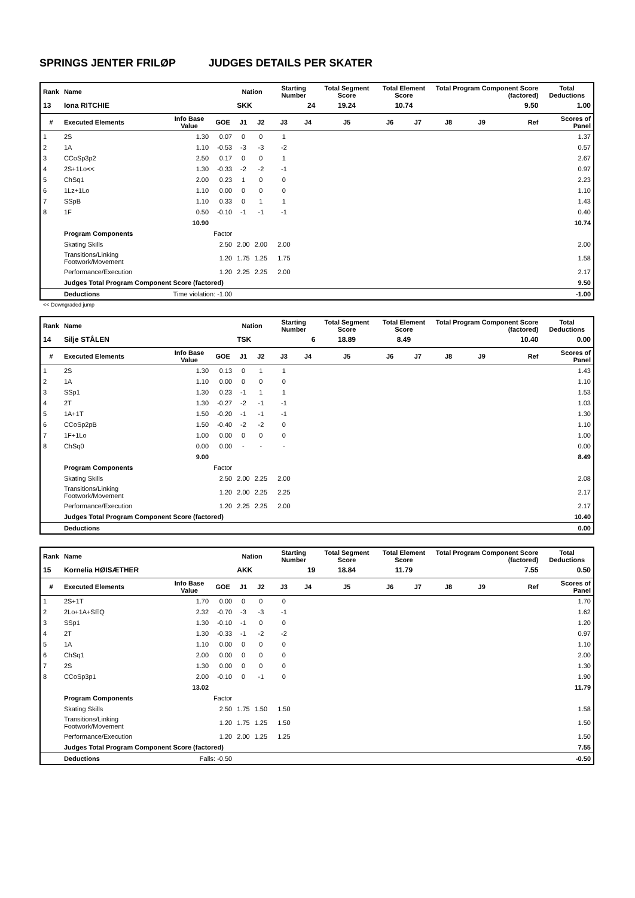SPRINGS JENTER FRILØP JUDGES DETAILS PER SKATER
| Rank | Name | | | Nation | | Starting Number | | Total Segment Score | Total Element Score | | Total Program Component Score (factored) | | | Total Deductions |
| --- | --- | --- | --- | --- | --- | --- | --- | --- | --- | --- | --- | --- | --- | --- |
| 13 | Iona RITCHIE | | | SKK | | 24 | | 19.24 | 10.74 | | 9.50 | | | 1.00 |
| # | Executed Elements | Info Base Value | GOE | J1 | J2 | J3 | J4 | J5 | J6 | J7 | J8 | J9 | Ref | Scores of Panel |
| 1 | 2S | 1.30 | 0.07 | 0 | 0 | 1 | | | | | | | | 1.37 |
| 2 | 1A | 1.10 | -0.53 | -3 | -3 | -2 | | | | | | | | 0.57 |
| 3 | CCoSp3p2 | 2.50 | 0.17 | 0 | 0 | 1 | | | | | | | | 2.67 |
| 4 | 2S+1Lo<< | 1.30 | -0.33 | -2 | -2 | -1 | | | | | | | | 0.97 |
| 5 | ChSq1 | 2.00 | 0.23 | 1 | 0 | 0 | | | | | | | | 2.23 |
| 6 | 1Lz+1Lo | 1.10 | 0.00 | 0 | 0 | 0 | | | | | | | | 1.10 |
| 7 | SSpB | 1.10 | 0.33 | 0 | 1 | 1 | | | | | | | | 1.43 |
| 8 | 1F | 0.50 | -0.10 | -1 | -1 | -1 | | | | | | | | 0.40 |
| | | 10.90 | | | | | | | | | | | | 10.74 |
| | Program Components | | Factor | | | | | | | | | | | |
| | Skating Skills | | 2.50 | 2.00 | 2.00 | 2.00 | | | | | | | | 2.00 |
| | Transitions/Linking Footwork/Movement | | 1.20 | 1.75 | 1.25 | 1.75 | | | | | | | | 1.58 |
| | Performance/Execution | | 1.20 | 2.25 | 2.25 | 2.00 | | | | | | | | 2.17 |
| | Judges Total Program Component Score (factored) | | | | | | | | | | | | | 9.50 |
| | Deductions | Time violation: -1.00 | | | | | | | | | | | | -1.00 |
<< Downgraded jump
| Rank | Name | | | Nation | | Starting Number | | Total Segment Score | Total Element Score | | Total Program Component Score (factored) | | | Total Deductions |
| --- | --- | --- | --- | --- | --- | --- | --- | --- | --- | --- | --- | --- | --- | --- |
| 14 | Silje STÅLEN | | | TSK | | 6 | | 18.89 | 8.49 | | 10.40 | | | 0.00 |
| # | Executed Elements | Info Base Value | GOE | J1 | J2 | J3 | J4 | J5 | J6 | J7 | J8 | J9 | Ref | Scores of Panel |
| 1 | 2S | 1.30 | 0.13 | 0 | 1 | 1 | | | | | | | | 1.43 |
| 2 | 1A | 1.10 | 0.00 | 0 | 0 | 0 | | | | | | | | 1.10 |
| 3 | SSp1 | 1.30 | 0.23 | -1 | 1 | 1 | | | | | | | | 1.53 |
| 4 | 2T | 1.30 | -0.27 | -2 | -1 | -1 | | | | | | | | 1.03 |
| 5 | 1A+1T | 1.50 | -0.20 | -1 | -1 | -1 | | | | | | | | 1.30 |
| 6 | CCoSp2pB | 1.50 | -0.40 | -2 | -2 | 0 | | | | | | | | 1.10 |
| 7 | 1F+1Lo | 1.00 | 0.00 | 0 | 0 | 0 | | | | | | | | 1.00 |
| 8 | ChSq0 | 0.00 | 0.00 | - | - | - | | | | | | | | 0.00 |
| | | 9.00 | | | | | | | | | | | | 8.49 |
| | Program Components | | Factor | | | | | | | | | | | |
| | Skating Skills | | 2.50 | 2.00 | 2.25 | 2.00 | | | | | | | | 2.08 |
| | Transitions/Linking Footwork/Movement | | 1.20 | 2.00 | 2.25 | 2.25 | | | | | | | | 2.17 |
| | Performance/Execution | | 1.20 | 2.25 | 2.25 | 2.00 | | | | | | | | 2.17 |
| | Judges Total Program Component Score (factored) | | | | | | | | | | | | | 10.40 |
| | Deductions | | | | | | | | | | | | | 0.00 |
| Rank | Name | | | Nation | | Starting Number | | Total Segment Score | Total Element Score | | Total Program Component Score (factored) | | | Total Deductions |
| --- | --- | --- | --- | --- | --- | --- | --- | --- | --- | --- | --- | --- | --- | --- |
| 15 | Kornelia HØISÆTHER | | | AKK | | 19 | | 18.84 | 11.79 | | 7.55 | | | 0.50 |
| # | Executed Elements | Info Base Value | GOE | J1 | J2 | J3 | J4 | J5 | J6 | J7 | J8 | J9 | Ref | Scores of Panel |
| 1 | 2S+1T | 1.70 | 0.00 | 0 | 0 | 0 | | | | | | | | 1.70 |
| 2 | 2Lo+1A+SEQ | 2.32 | -0.70 | -3 | -3 | -1 | | | | | | | | 1.62 |
| 3 | SSp1 | 1.30 | -0.10 | -1 | 0 | 0 | | | | | | | | 1.20 |
| 4 | 2T | 1.30 | -0.33 | -1 | -2 | -2 | | | | | | | | 0.97 |
| 5 | 1A | 1.10 | 0.00 | 0 | 0 | 0 | | | | | | | | 1.10 |
| 6 | ChSq1 | 2.00 | 0.00 | 0 | 0 | 0 | | | | | | | | 2.00 |
| 7 | 2S | 1.30 | 0.00 | 0 | 0 | 0 | | | | | | | | 1.30 |
| 8 | CCoSp3p1 | 2.00 | -0.10 | 0 | -1 | 0 | | | | | | | | 1.90 |
| | | 13.02 | | | | | | | | | | | | 11.79 |
| | Program Components | | Factor | | | | | | | | | | | |
| | Skating Skills | | 2.50 | 1.75 | 1.50 | 1.50 | | | | | | | | 1.58 |
| | Transitions/Linking Footwork/Movement | | 1.20 | 1.75 | 1.25 | 1.50 | | | | | | | | 1.50 |
| | Performance/Execution | | 1.20 | 2.00 | 1.25 | 1.25 | | | | | | | | 1.50 |
| | Judges Total Program Component Score (factored) | | | | | | | | | | | | | 7.55 |
| | Deductions | Falls: -0.50 | | | | | | | | | | | | -0.50 |